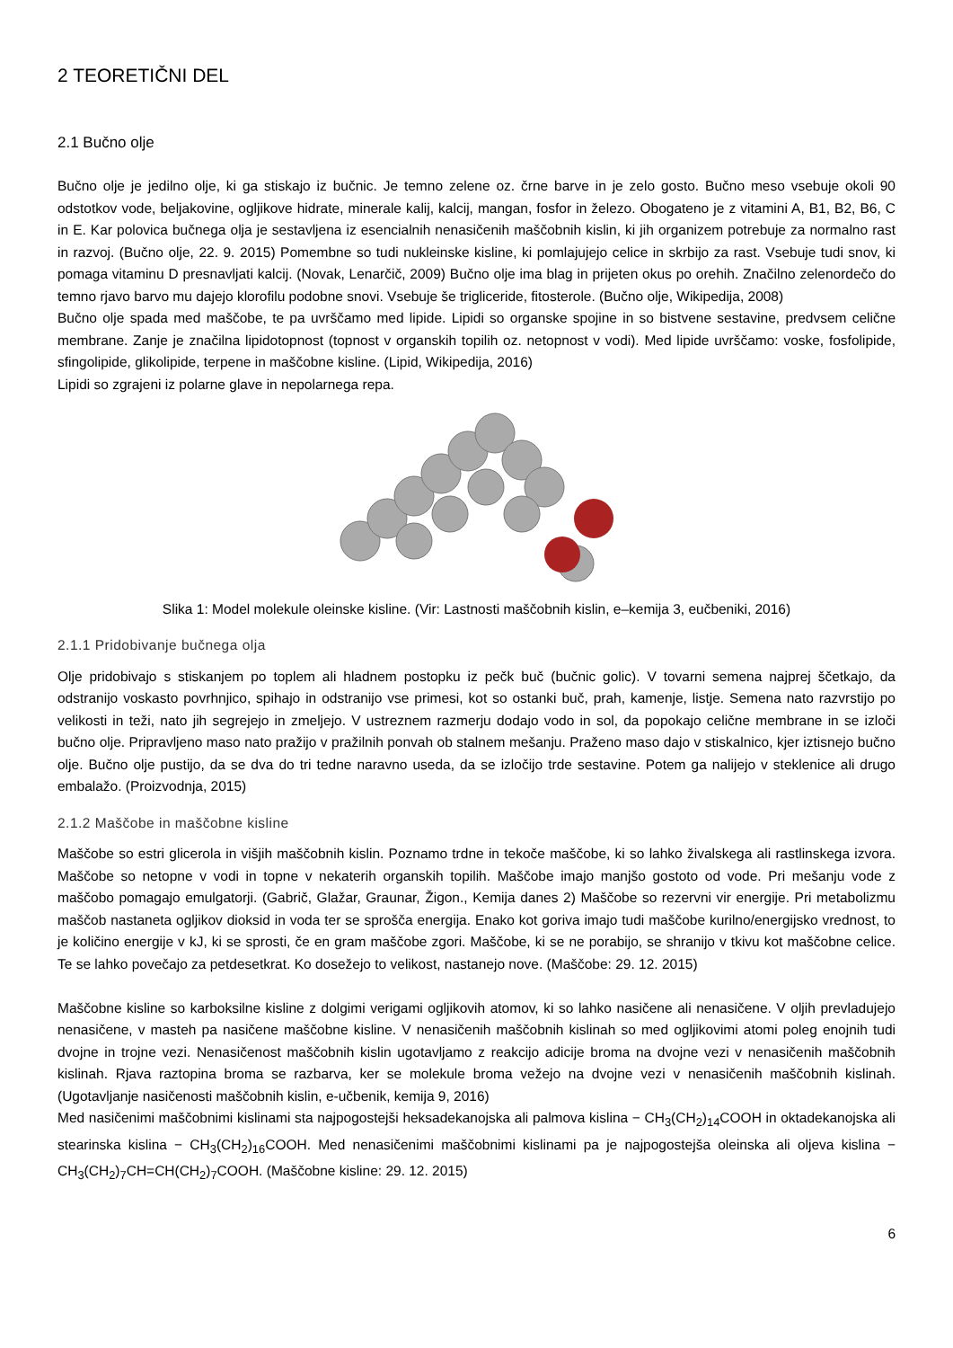2 TEORETIČNI DEL
2.1 Bučno olje
Bučno olje je jedilno olje, ki ga stiskajo iz bučnic. Je temno zelene oz. črne barve in je zelo gosto. Bučno meso vsebuje okoli 90 odstotkov vode, beljakovine, ogljikove hidrate, minerale kalij, kalcij, mangan, fosfor in železo. Obogateno je z vitamini A, B1, B2, B6, C in E. Kar polovica bučnega olja je sestavljena iz esencialnih nenasičenih maščobnih kislin, ki jih organizem potrebuje za normalno rast in razvoj. (Bučno olje, 22. 9. 2015) Pomembne so tudi nukleinske kisline, ki pomlajujejo celice in skrbijo za rast. Vsebuje tudi snov, ki pomaga vitaminu D presnavljati kalcij. (Novak, Lenarčič, 2009) Bučno olje ima blag in prijeten okus po orehih. Značilno zelenordečo do temno rjavo barvo mu dajejo klorofilu podobne snovi. Vsebuje še trigliceride, fitosterole. (Bučno olje, Wikipedija, 2008)
Bučno olje spada med maščobe, te pa uvrščamo med lipide. Lipidi so organske spojine in so bistvene sestavine, predvsem celične membrane. Zanje je značilna lipidotopnost (topnost v organskih topilih oz. netopnost v vodi). Med lipide uvrščamo: voske, fosfolipide, sfingolipide, glikolipide, terpene in maščobne kisline. (Lipid, Wikipedija, 2016)
Lipidi so zgrajeni iz polarne glave in nepolarnega repa.
Slika 1: Model molekule oleinske kisline. (Vir: Lastnosti maščobnih kislin, e–kemija 3, eučbeniki, 2016)
2.1.1 Pridobivanje bučnega olja
Olje pridobivajo s stiskanjem po toplem ali hladnem postopku iz pečk buč (bučnic golic). V tovarni semena najprej ščetkajo, da odstranijo voskasto povrhnjico, spihajo in odstranijo vse primesi, kot so ostanki buč, prah, kamenje, listje. Semena nato razvrstijo po velikosti in teži, nato jih segrejejo in zmeljejo. V ustreznem razmerju dodajo vodo in sol, da popokajo celične membrane in se izloči bučno olje. Pripravljeno maso nato pražijo v pražilnih ponvah ob stalnem mešanju. Praženo maso dajo v stiskalnico, kjer iztisnejo bučno olje. Bučno olje pustijo, da se dva do tri tedne naravno useda, da se izločijo trde sestavine. Potem ga nalijejo v steklenice ali drugo embalažo. (Proizvodnja, 2015)
2.1.2 Maščobe in maščobne kisline
Maščobe so estri glicerola in višjih maščobnih kislin. Poznamo trdne in tekoče maščobe, ki so lahko živalskega ali rastlinskega izvora. Maščobe so netopne v vodi in topne v nekaterih organskih topilih. Maščobe imajo manjšo gostoto od vode. Pri mešanju vode z maščobo pomagajo emulgatorji. (Gabrič, Glažar, Graunar, Žigon., Kemija danes 2) Maščobe so rezervni vir energije. Pri metabolizmu maščob nastaneta ogljikov dioksid in voda ter se sprošča energija. Enako kot goriva imajo tudi maščobe kurilno/energijsko vrednost, to je količino energije v kJ, ki se sprosti, če en gram maščobe zgori. Maščobe, ki se ne porabijo, se shranijo v tkivu kot maščobne celice. Te se lahko povečajo za petdesetkrat. Ko dosežejo to velikost, nastanejo nove. (Maščobe: 29. 12. 2015)
Maščobne kisline so karboksilne kisline z dolgimi verigami ogljikovih atomov, ki so lahko nasičene ali nenasičene. V oljih prevladujejo nenasičene, v masteh pa nasičene maščobne kisline. V nenasičenih maščobnih kislinah so med ogljikovimi atomi poleg enojnih tudi dvojne in trojne vezi. Nenasičenost maščobnih kislin ugotavljamo z reakcijo adicije broma na dvojne vezi v nenasičenih maščobnih kislinah. Rjava raztopina broma se razbarva, ker se molekule broma vežejo na dvojne vezi v nenasičenih maščobnih kislinah. (Ugotavljanje nasičenosti maščobnih kislin, e-učbenik, kemija 9, 2016)
Med nasičenimi maščobnimi kislinami sta najpogostejši heksadekanojska ali palmova kislina − CH<sub>3</sub>(CH<sub>2</sub>)<sub>14</sub>COOH in oktadekanojska ali stearinska kislina − CH<sub>3</sub>(CH<sub>2</sub>)<sub>16</sub>COOH. Med nenasičenimi maščobnimi kislinami pa je najpogostejša oleinska ali oljeva kislina − CH<sub>3</sub>(CH<sub>2</sub>)<sub>7</sub>CH=CH(CH<sub>2</sub>)<sub>7</sub>COOH. (Maščobne kisline: 29. 12. 2015)
6